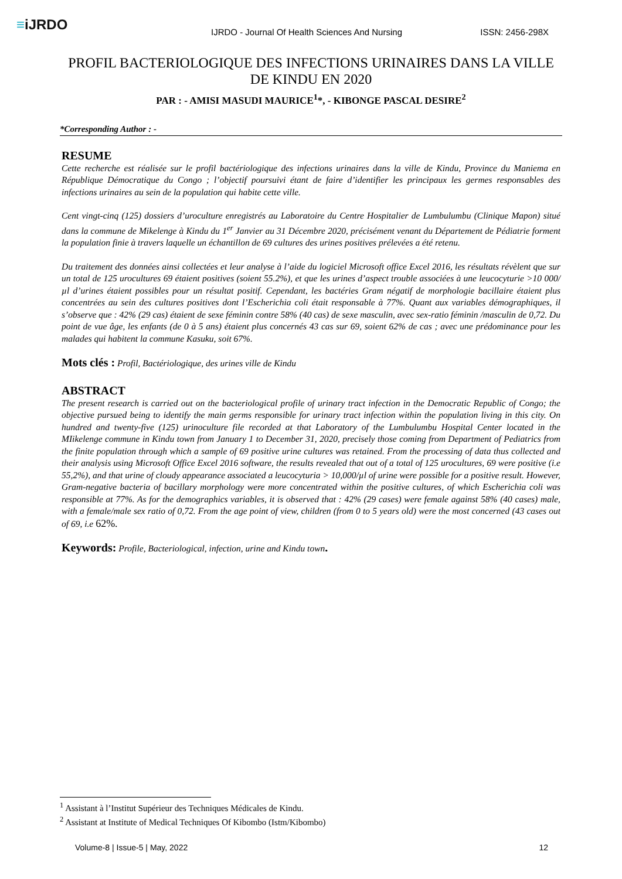≡iJRDO
IJRDO - Journal Of Health Sciences And Nursing ISSN: 2456-298X
PROFIL BACTERIOLOGIQUE DES INFECTIONS URINAIRES DANS LA VILLE DE KINDU EN 2020
PAR : - AMISI MASUDI MAURICE<sup>1</sup>*, - KIBONGE PASCAL DESIRE<sup>2</sup>
*Corresponding Author : -
RESUME
Cette recherche est réalisée sur le profil bactériologique des infections urinaires dans la ville de Kindu, Province du Maniema en République Démocratique du Congo ; l’objectif poursuivi étant de faire d’identifier les principaux les germes responsables des infections urinaires au sein de la population qui habite cette ville.
Cent vingt-cinq (125) dossiers d’uroculture enregistrés au Laboratoire du Centre Hospitalier de Lumbulumbu (Clinique Mapon) situé dans la commune de Mikelenge à Kindu du 1<sup>er</sup> Janvier au 31 Décembre 2020, précisément venant du Département de Pédiatrie forment la population finie à travers laquelle un échantillon de 69 cultures des urines positives prélevées a été retenu.
Du traitement des données ainsi collectées et leur analyse à l’aide du logiciel Microsoft office Excel 2016, les résultats révèlent que sur un total de 125 urocultures 69 étaient positives (soient 55.2%), et que les urines d’aspect trouble associées à une leucocyturie >10 000/µl d’urines étaient possibles pour un résultat positif. Cependant, les bactéries Gram négatif de morphologie bacillaire étaient plus concentrées au sein des cultures positives dont l’Escherichia coli était responsable à 77%. Quant aux variables démographiques, il s’observe que : 42% (29 cas) étaient de sexe féminin contre 58% (40 cas) de sexe masculin, avec sex-ratio féminin /masculin de 0,72. Du point de vue âge, les enfants (de 0 à 5 ans) étaient plus concernés 43 cas sur 69, soient 62% de cas ; avec une prédominance pour les malades qui habitent la commune Kasuku, soit 67%.
Mots clés : Profil, Bactériologique, des urines ville de Kindu
ABSTRACT
The present research is carried out on the bacteriological profile of urinary tract infection in the Democratic Republic of Congo; the objective pursued being to identify the main germs responsible for urinary tract infection within the population living in this city. On hundred and twenty-five (125) urinoculture file recorded at that Laboratory of the Lumbulumbu Hospital Center located in the MIikelenge commune in Kindu town from January 1 to December 31, 2020, precisely those coming from Department of Pediatrics from the finite population through which a sample of 69 positive urine cultures was retained. From the processing of data thus collected and their analysis using Microsoft Office Excel 2016 software, the results revealed that out of a total of 125 urocultures, 69 were positive (i.e 55,2%), and that urine of cloudy appearance associated a leucocyturia > 10,000/µl of urine were possible for a positive result. However, Gram-negative bacteria of bacillary morphology were more concentrated within the positive cultures, of which Escherichia coli was responsible at 77%. As for the demographics variables, it is observed that : 42% (29 cases) were female against 58% (40 cases) male, with a female/male sex ratio of 0,72. From the age point of view, children (from 0 to 5 years old) were the most concerned (43 cases out of 69, i.e 62%.
Keywords: Profile, Bacteriological, infection, urine and Kindu town.
<sup>1</sup> Assistant à l’Institut Supérieur des Techniques Médicales de Kindu.
<sup>2</sup> Assistant at Institute of Medical Techniques Of Kibombo (Istm/Kibombo)
Volume-8 | Issue-5 | May, 2022 12